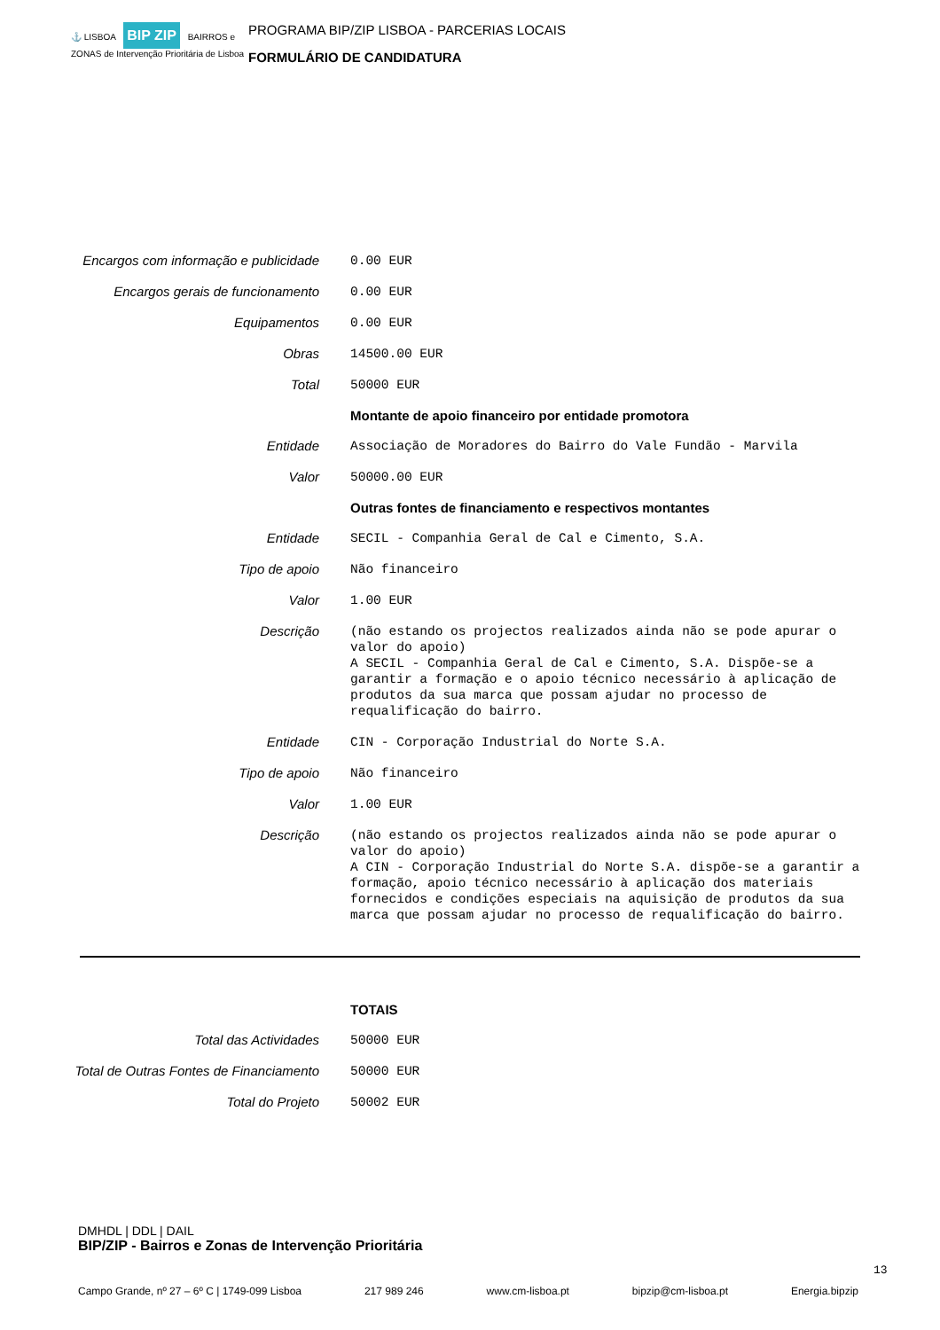⚓ LISBOA BIP ZIP BAIRROS e ZONAS de Intervenção Prioritária de Lisboa
PROGRAMA BIP/ZIP LISBOA - PARCERIAS LOCAIS
FORMULÁRIO DE CANDIDATURA
| Encargos com informação e publicidade | 0.00 EUR |
| Encargos gerais de funcionamento | 0.00 EUR |
| Equipamentos | 0.00 EUR |
| Obras | 14500.00 EUR |
| Total | 50000 EUR |
| | Montante de apoio financeiro por entidade promotora |
| Entidade | Associação de Moradores do Bairro do Vale Fundão - Marvila |
| Valor | 50000.00 EUR |
| | Outras fontes de financiamento e respectivos montantes |
| Entidade | SECIL - Companhia Geral de Cal e Cimento, S.A. |
| Tipo de apoio | Não financeiro |
| Valor | 1.00 EUR |
| Descrição | (não estando os projectos realizados ainda não se pode apurar o valor do apoio) A SECIL - Companhia Geral de Cal e Cimento, S.A. Dispõe-se a garantir a formação e o apoio técnico necessário à aplicação de produtos da sua marca que possam ajudar no processo de requalificação do bairro. |
| Entidade | CIN - Corporação Industrial do Norte S.A. |
| Tipo de apoio | Não financeiro |
| Valor | 1.00 EUR |
| Descrição | (não estando os projectos realizados ainda não se pode apurar o valor do apoio) A CIN - Corporação Industrial do Norte S.A. dispõe-se a garantir a formação, apoio técnico necessário à aplicação dos materiais fornecidos e condições especiais na aquisição de produtos da sua marca que possam ajudar no processo de requalificação do bairro. |
| | TOTAIS |
| Total das Actividades | 50000 EUR |
| Total de Outras Fontes de Financiamento | 50000 EUR |
| Total do Projeto | 50002 EUR |
DMHDL | DDL | DAIL
BIP/ZIP - Bairros e Zonas de Intervenção Prioritária
Campo Grande, nº 27 – 6º C | 1749-099 Lisboa 217 989 246 www.cm-lisboa.pt bipzip@cm-lisboa.pt Energia.bipzip
13